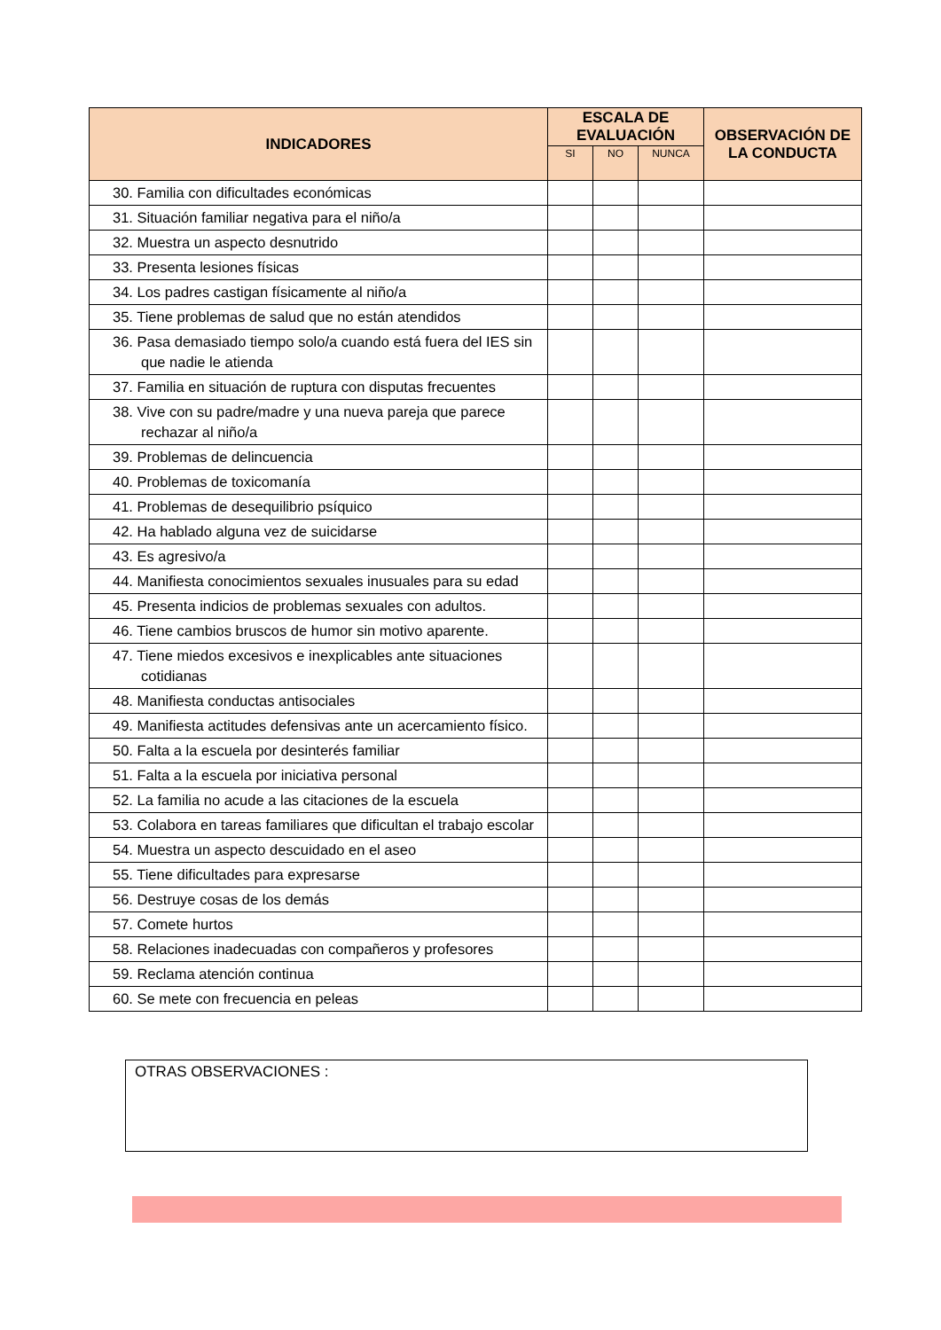| INDICADORES | ESCALA DE EVALUACIÓN | | | OBSERVACIÓN DE LA CONDUCTA |
| --- | --- | --- | --- | --- |
| | SI | NO | NUNCA | |
| 30. Familia con dificultades económicas | | | | |
| 31. Situación familiar negativa para el niño/a | | | | |
| 32. Muestra un aspecto desnutrido | | | | |
| 33. Presenta lesiones físicas | | | | |
| 34. Los padres castigan físicamente al niño/a | | | | |
| 35. Tiene problemas de salud que no están atendidos | | | | |
| 36. Pasa demasiado tiempo solo/a cuando está fuera del IES sin que nadie le atienda | | | | |
| 37. Familia en situación de ruptura con disputas frecuentes | | | | |
| 38. Vive con su padre/madre y una nueva pareja que parece rechazar al niño/a | | | | |
| 39. Problemas de delincuencia | | | | |
| 40. Problemas de toxicomanía | | | | |
| 41. Problemas de desequilibrio psíquico | | | | |
| 42. Ha hablado alguna vez de suicidarse | | | | |
| 43. Es agresivo/a | | | | |
| 44. Manifiesta conocimientos sexuales inusuales para su edad | | | | |
| 45. Presenta indicios de problemas sexuales con adultos. | | | | |
| 46. Tiene cambios bruscos de humor sin motivo aparente. | | | | |
| 47. Tiene miedos excesivos e inexplicables ante situaciones cotidianas | | | | |
| 48. Manifiesta conductas antisociales | | | | |
| 49. Manifiesta actitudes defensivas ante un acercamiento físico. | | | | |
| 50. Falta a la escuela por desinterés familiar | | | | |
| 51. Falta a la escuela por iniciativa personal | | | | |
| 52. La familia no acude a las citaciones de la escuela | | | | |
| 53. Colabora en tareas familiares que dificultan el trabajo escolar | | | | |
| 54. Muestra un aspecto descuidado en el aseo | | | | |
| 55. Tiene dificultades para expresarse | | | | |
| 56. Destruye cosas de los demás | | | | |
| 57. Comete hurtos | | | | |
| 58. Relaciones inadecuadas con compañeros y profesores | | | | |
| 59. Reclama atención continua | | | | |
| 60. Se mete con frecuencia en peleas | | | | |
OTRAS OBSERVACIONES :